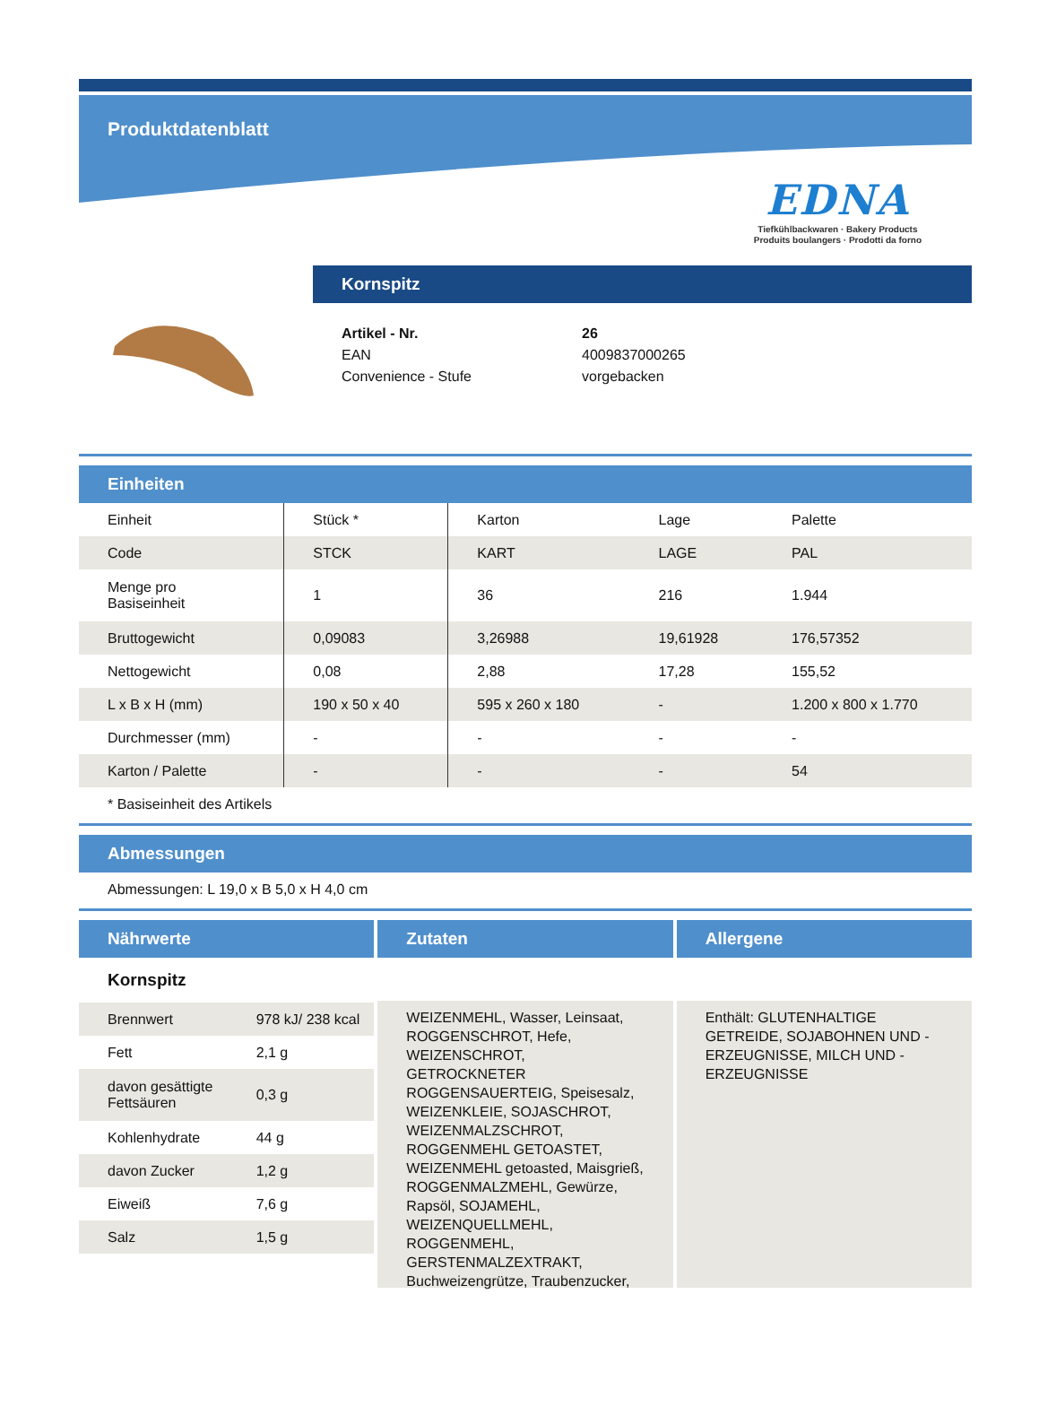Produktdatenblatt
EDNA
Tiefkühlbackwaren · Bakery Products
Produits boulangers · Prodotti da forno
Kornspitz
| Artikel - Nr. | 26 |
| EAN | 4009837000265 |
| Convenience - Stufe | vorgebacken |
Einheiten
| Einheit | Stück * | Karton | Lage | Palette |
| Code | STCK | KART | LAGE | PAL |
| Menge pro Basiseinheit | 1 | 36 | 216 | 1.944 |
| Bruttogewicht | 0,09083 | 3,26988 | 19,61928 | 176,57352 |
| Nettogewicht | 0,08 | 2,88 | 17,28 | 155,52 |
| L x B x H (mm) | 190 x 50 x 40 | 595 x 260 x 180 | - | 1.200 x 800 x 1.770 |
| Durchmesser (mm) | - | - | - | - |
| Karton / Palette | - | - | - | 54 |
* Basiseinheit des Artikels
Abmessungen
Abmessungen: L 19,0 x B 5,0 x H 4,0 cm
Nährwerte
Kornspitz
| Brennwert | 978 kJ/ 238 kcal |
| Fett | 2,1 g |
| davon gesättigte Fettsäuren | 0,3 g |
| Kohlenhydrate | 44 g |
| davon Zucker | 1,2 g |
| Eiweiß | 7,6 g |
| Salz | 1,5 g |
Zutaten
WEIZENMEHL, Wasser, Leinsaat, ROGGENSCHROT, Hefe, WEIZENSCHROT, GETROCKNETER ROGGENSAUERTEIG, Speisesalz, WEIZENKLEIE, SOJASCHROT, WEIZENMALZSCHROT, ROGGENMEHL GETOASTET, WEIZENMEHL getoasted, Maisgrieß, ROGGENMALZMEHL, Gewürze, Rapsöl, SOJAMEHL, WEIZENQUELLMEHL, ROGGENMEHL, GERSTENMALZEXTRAKT, Buchweizengrütze, Traubenzucker,
Allergene
Enthält: GLUTENHALTIGE GETREIDE, SOJABOHNEN UND -ERZEUGNISSE, MILCH UND -ERZEUGNISSE